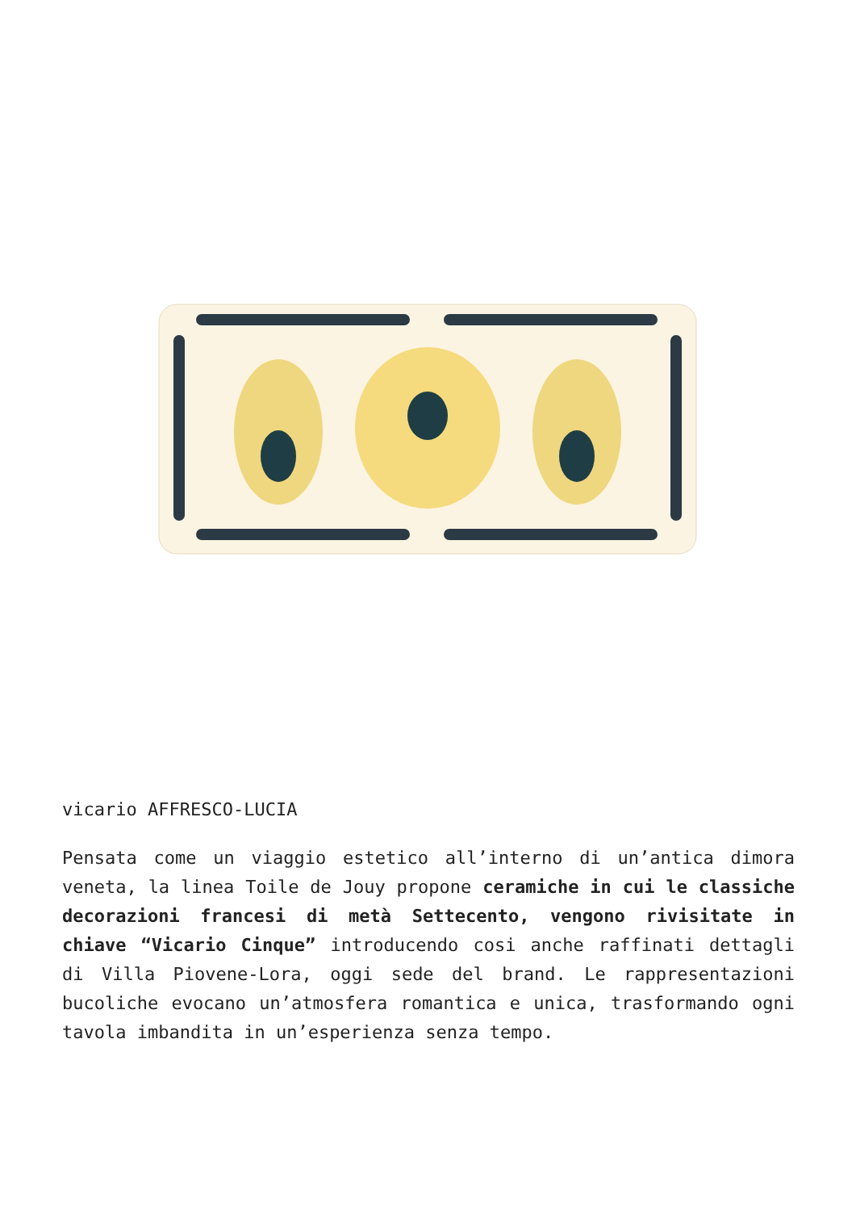vicario AFFRESCO-LUCIA
Pensata come un viaggio estetico all’interno di un’antica dimora veneta, la linea Toile de Jouy propone ceramiche in cui le classiche decorazioni francesi di metà Settecento, vengono rivisitate in chiave “Vicario Cinque” introducendo cosi anche raffinati dettagli di Villa Piovene-Lora, oggi sede del brand. Le rappresentazioni bucoliche evocano un’atmosfera romantica e unica, trasformando ogni tavola imbandita in un’esperienza senza tempo.